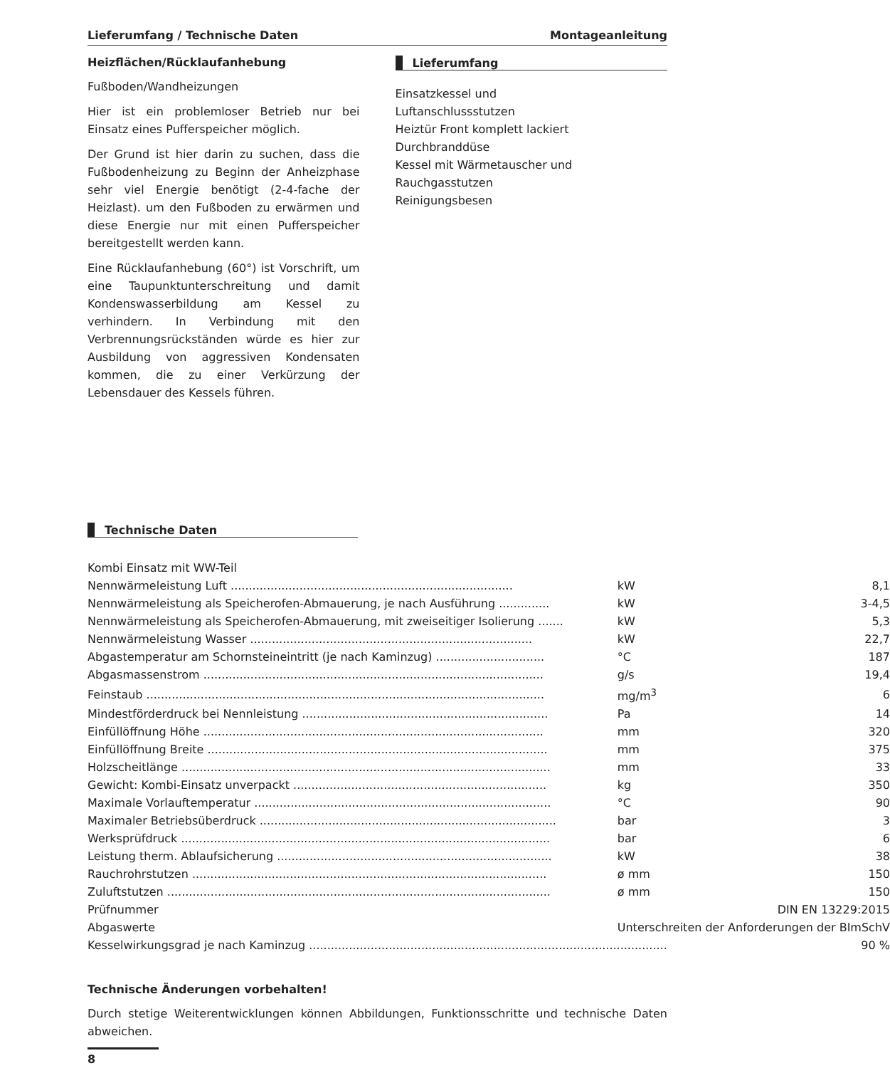Lieferumfang / Technische Daten Montageanleitung
Heizflächen/Rücklaufanhebung
Fußboden/Wandheizungen
Hier ist ein problemloser Betrieb nur bei Einsatz eines Pufferspeicher möglich.
Der Grund ist hier darin zu suchen, dass die Fußbodenheizung zu Beginn der Anheizphase sehr viel Energie benötigt (2-4-fache der Heizlast). um den Fußboden zu erwärmen und diese Energie nur mit einen Pufferspeicher bereitgestellt werden kann.
Eine Rücklaufanhebung (60°) ist Vorschrift, um eine Taupunktunterschreitung und damit Kondenswasserbildung am Kessel zu verhindern. In Verbindung mit den Verbrennungsrückständen würde es hier zur Ausbildung von aggressiven Kondensaten kommen, die zu einer Verkürzung der Lebensdauer des Kessels führen.
Lieferumfang
Einsatzkessel und
Luftanschlussstutzen
Heiztür Front komplett lackiert
Durchbranddüse
Kessel mit Wärmetauscher und
Rauchgasstutzen
Reinigungsbesen
Technische Daten
Kombi Einsatz mit WW-Teil
| Nennwärmeleistung Luft .............................................................................. | kW | 8,1 |
| Nennwärmeleistung als Speicherofen-Abmauerung, je nach Ausführung .............. | kW | 3-4,5 |
| Nennwärmeleistung als Speicherofen-Abmauerung, mit zweiseitiger Isolierung ....... | kW | 5,3 |
| Nennwärmeleistung Wasser .............................................................................. | kW | 22,7 |
| Abgastemperatur am Schornsteineintritt (je nach Kaminzug) .............................. | °C | 187 |
| Abgasmassenstrom .............................................................................................. | g/s | 19,4 |
| Feinstaub .............................................................................................................. | mg/m<sup>3</sup> | 6 |
| Mindestförderdruck bei Nennleistung .................................................................... | Pa | 14 |
| Einfüllöffnung Höhe .............................................................................................. | mm | 320 |
| Einfüllöffnung Breite .............................................................................................. | mm | 375 |
| Holzscheitlänge ...................................................................................................... | mm | 33 |
| Gewicht: Kombi-Einsatz unverpackt ...................................................................... | kg | 350 |
| Maximale Vorlauftemperatur .................................................................................. | °C | 90 |
| Maximaler Betriebsüberdruck .................................................................................. | bar | 3 |
| Werksprüfdruck ...................................................................................................... | bar | 6 |
| Leistung therm. Ablaufsicherung ............................................................................ | kW | 38 |
| Rauchrohrstutzen .................................................................................................. | ø mm | 150 |
| Zuluftstutzen .......................................................................................................... | ø mm | 150 |
| Prüfnummer | DIN EN 13229:2015 | |
| Abgaswerte | Unterschreiten der Anforderungen der BImSchV | |
| Kesselwirkungsgrad je nach Kaminzug ................................................................................................... | | 90 % |
Technische Änderungen vorbehalten!
Durch stetige Weiterentwicklungen können Abbildungen, Funktionsschritte und technische Daten abweichen.
8